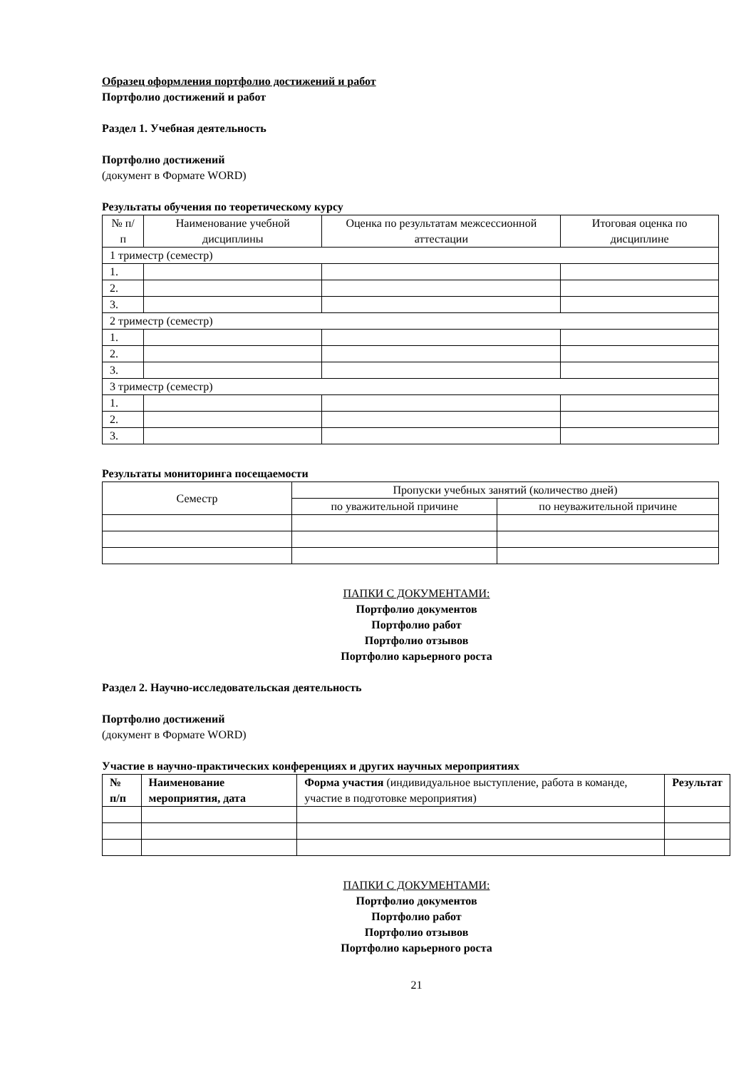Образец оформления портфолио достижений и работ
Портфолио достижений и работ
Раздел 1. Учебная деятельность
Портфолио достижений
(документ в Формате WORD)
Результаты обучения по теоретическому курсу
| № п/п | Наименование учебной дисциплины | Оценка по результатам межсессионной аттестации | Итоговая оценка по дисциплине |
| --- | --- | --- | --- |
| 1 триместр (семестр) | | | |
| 1. | | | |
| 2. | | | |
| 3. | | | |
| 2 триместр (семестр) | | | |
| 1. | | | |
| 2. | | | |
| 3. | | | |
| 3 триместр (семестр) | | | |
| 1. | | | |
| 2. | | | |
| 3. | | | |
Результаты мониторинга посещаемости
| Семестр | Пропуски учебных занятий (количество дней) | |
| --- | --- | --- |
| | по уважительной причине | по неуважительной причине |
ПАПКИ С ДОКУМЕНТАМИ:
Портфолио документов
Портфолио работ
Портфолио отзывов
Портфолио карьерного роста
Раздел 2. Научно-исследовательская деятельность
Портфолио достижений
(документ в Формате WORD)
Участие в научно-практических конференциях и других научных мероприятиях
| № п/п | Наименование мероприятия, дата | Форма участия (индивидуальное выступление, работа в команде, участие в подготовке мероприятия) | Результат |
| --- | --- | --- | --- |
ПАПКИ С ДОКУМЕНТАМИ:
Портфолио документов
Портфолио работ
Портфолио отзывов
Портфолио карьерного роста
21